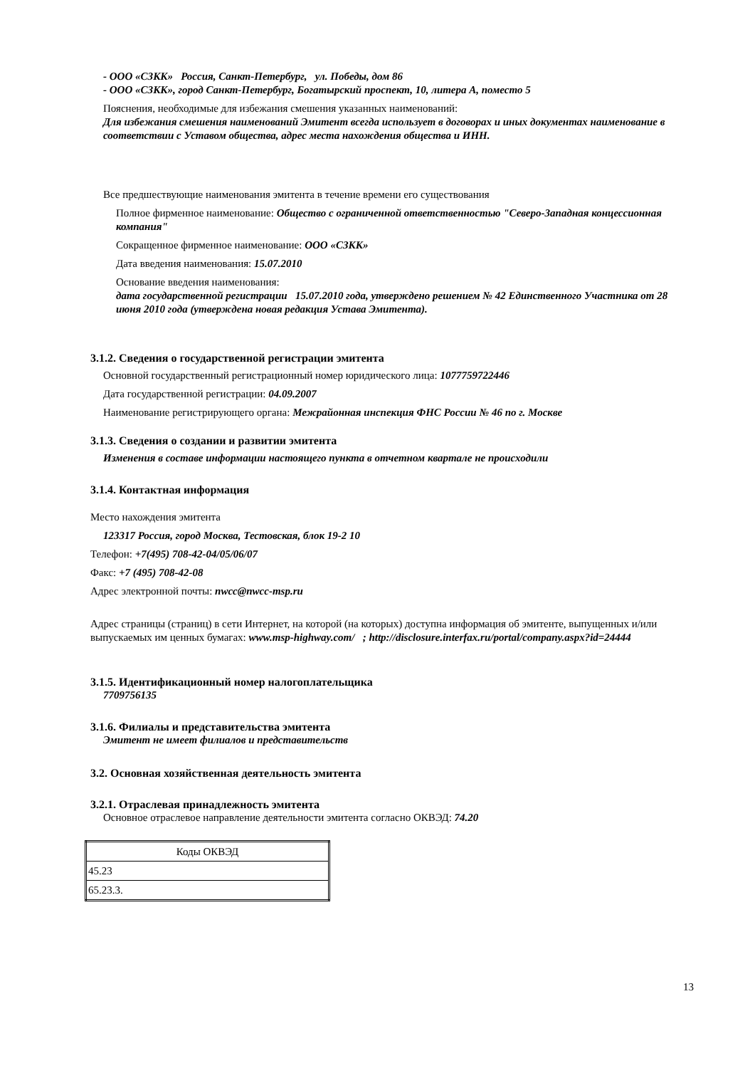- ООО «СЗКК» Россия, Санкт-Петербург, ул. Победы, дом 86
- ООО «СЗКК», город Санкт-Петербург, Богатырский проспект, 10, литера А, поместо 5
Пояснения, необходимые для избежания смешения указанных наименований:
Для избежания смешения наименований Эмитент всегда использует в договорах и иных документах наименование в соответствии с Уставом общества, адрес места нахождения общества и ИНН.
Все предшествующие наименования эмитента в течение времени его существования
Полное фирменное наименование: Общество с ограниченной ответственностью "Северо-Западная концессионная компания"
Сокращенное фирменное наименование: ООО «СЗКК»
Дата введения наименования: 15.07.2010
Основание введения наименования:
дата государственной регистрации 15.07.2010 года, утверждено решением № 42 Единственного Участника от 28 июня 2010 года (утверждена новая редакция Устава Эмитента).
3.1.2. Сведения о государственной регистрации эмитента
Основной государственный регистрационный номер юридического лица: 1077759722446
Дата государственной регистрации: 04.09.2007
Наименование регистрирующего органа: Межрайонная инспекция ФНС России № 46 по г. Москве
3.1.3. Сведения о создании и развитии эмитента
Изменения в составе информации настоящего пункта в отчетном квартале не происходили
3.1.4. Контактная информация
Место нахождения эмитента
123317 Россия, город Москва, Тестовская, блок 19-2 10
Телефон: +7(495) 708-42-04/05/06/07
Факс: +7 (495) 708-42-08
Адрес электронной почты: nwcc@nwcc-msp.ru
Адрес страницы (страниц) в сети Интернет, на которой (на которых) доступна информация об эмитенте, выпущенных и/или выпускаемых им ценных бумагах: www.msp-highway.com/ ; http://disclosure.interfax.ru/portal/company.aspx?id=24444
3.1.5. Идентификационный номер налогоплательщика
7709756135
3.1.6. Филиалы и представительства эмитента
Эмитент не имеет филиалов и представительств
3.2. Основная хозяйственная деятельность эмитента
3.2.1. Отраслевая принадлежность эмитента
Основное отраслевое направление деятельности эмитента согласно ОКВЭД: 74.20
| Коды ОКВЭД |
| 45.23 |
| 65.23.3. |
13